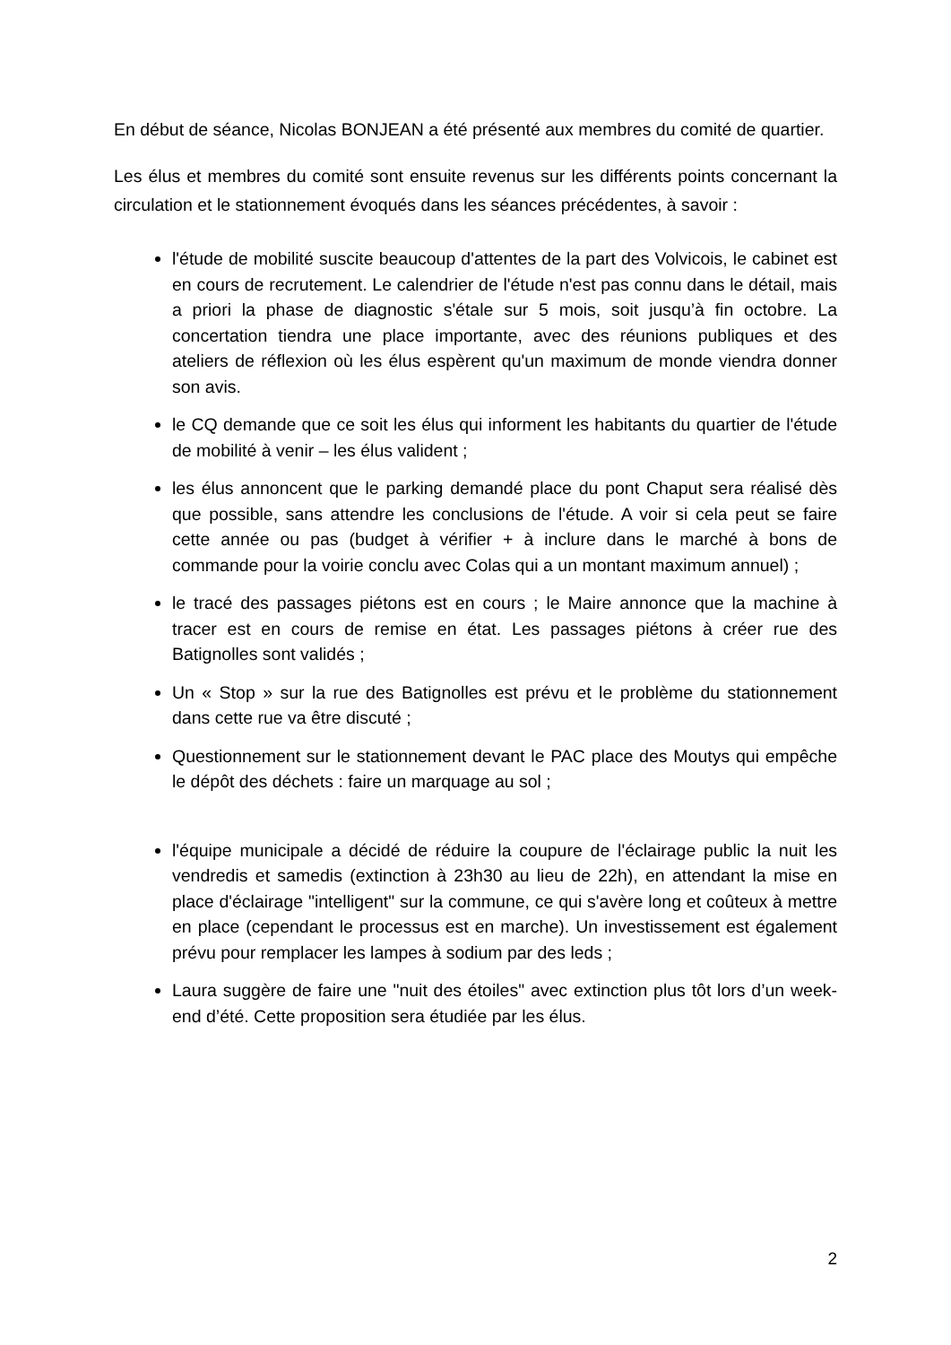En début de séance, Nicolas BONJEAN a été présenté aux membres du comité de quartier.
Les élus et membres du comité sont ensuite revenus sur les différents points concernant la circulation et le stationnement évoqués dans les séances précédentes, à savoir :
l'étude de mobilité suscite beaucoup d'attentes de la part des Volvicois, le cabinet est en cours de recrutement. Le calendrier de l'étude n'est pas connu dans le détail, mais a priori la phase de diagnostic s'étale sur 5 mois, soit jusqu’à fin octobre. La concertation tiendra une place importante, avec des réunions publiques et des ateliers de réflexion où les élus espèrent qu'un maximum de monde viendra donner son avis.
le CQ demande que ce soit les élus qui informent les habitants du quartier de l'étude de mobilité à venir – les élus valident ;
les élus annoncent que le parking demandé place du pont Chaput sera réalisé dès que possible, sans attendre les conclusions de l'étude. A voir si cela peut se faire cette année ou pas (budget à vérifier + à inclure dans le marché à bons de commande pour la voirie conclu avec Colas qui a un montant maximum annuel) ;
le tracé des passages piétons est en cours ; le Maire annonce que la machine à tracer est en cours de remise en état. Les passages piétons à créer rue des Batignolles sont validés ;
Un « Stop » sur la rue des Batignolles est prévu et le problème du stationnement dans cette rue va être discuté ;
Questionnement sur le stationnement devant le PAC place des Moutys qui empêche le dépôt des déchets : faire un marquage au sol ;
l'équipe municipale a décidé de réduire la coupure de l'éclairage public la nuit les vendredis et samedis (extinction à 23h30 au lieu de 22h), en attendant la mise en place d'éclairage "intelligent" sur la commune, ce qui s'avère long et coûteux à mettre en place (cependant le processus est en marche). Un investissement est également prévu pour remplacer les lampes à sodium par des leds ;
Laura suggère de faire une "nuit des étoiles" avec extinction plus tôt lors d’un week-end d’été. Cette proposition sera étudiée par les élus.
2